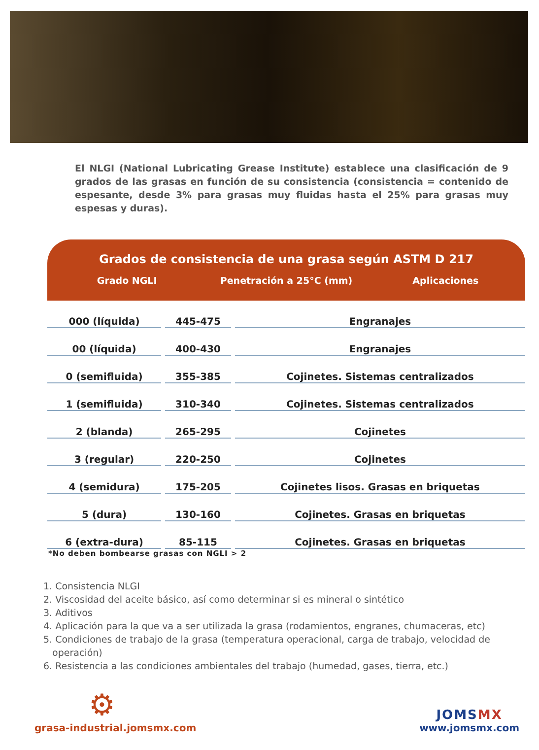El NLGI (National Lubricating Grease Institute) establece una clasificación de 9 grados de las grasas en función de su consistencia (consistencia = contenido de espesante, desde 3% para grasas muy fluidas hasta el 25% para grasas muy espesas y duras).
Grados de consistencia de una grasa según ASTM D 217
Grado NGLI Penetración a 25°C (mm) Aplicaciones
| 000 (líquida) | 445-475 | Engranajes |
| 00 (líquida) | 400-430 | Engranajes |
| 0 (semifluida) | 355-385 | Cojinetes. Sistemas centralizados |
| 1 (semifluida) | 310-340 | Cojinetes. Sistemas centralizados |
| 2 (blanda) | 265-295 | Cojinetes |
| 3 (regular) | 220-250 | Cojinetes |
| 4 (semidura) | 175-205 | Cojinetes lisos. Grasas en briquetas |
| 5 (dura) | 130-160 | Cojinetes. Grasas en briquetas |
| 6 (extra-dura) | 85-115 | Cojinetes. Grasas en briquetas |
*No deben bombearse grasas con NGLI > 2
1. Consistencia NLGI
2. Viscosidad del aceite básico, así como determinar si es mineral o sintético
3. Aditivos
4. Aplicación para la que va a ser utilizada la grasa (rodamientos, engranes, chumaceras, etc)
5. Condiciones de trabajo de la grasa (temperatura operacional, carga de trabajo, velocidad de
operación)
6. Resistencia a las condiciones ambientales del trabajo (humedad, gases, tierra, etc.)
⚙
grasa-industrial.jomsmx.com
JOMSMX
www.jomsmx.com